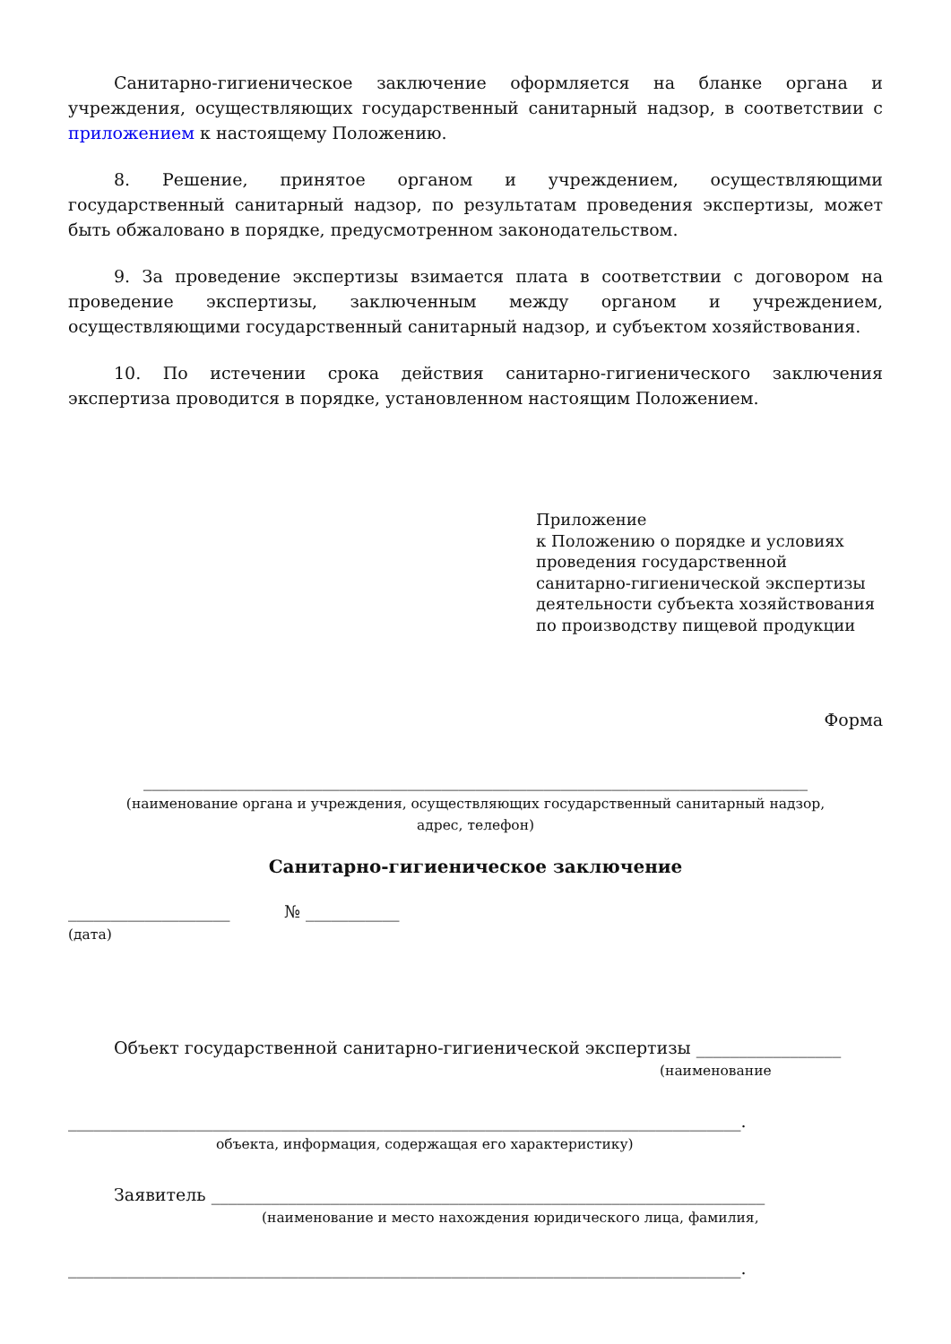Санитарно-гигиеническое заключение оформляется на бланке органа и учреждения, осуществляющих государственный санитарный надзор, в соответствии с приложением к настоящему Положению.
8. Решение, принятое органом и учреждением, осуществляющими государственный санитарный надзор, по результатам проведения экспертизы, может быть обжаловано в порядке, предусмотренном законодательством.
9. За проведение экспертизы взимается плата в соответствии с договором на проведение экспертизы, заключенным между органом и учреждением, осуществляющими государственный санитарный надзор, и субъектом хозяйствования.
10. По истечении срока действия санитарно-гигиенического заключения экспертиза проводится в порядке, установленном настоящим Положением.
Приложение
к Положению о порядке и условиях
проведения государственной
санитарно-гигиенической экспертизы
деятельности субъекта хозяйствования
по производству пищевой продукции
Форма
______________________________________________________________________________
(наименование органа и учреждения, осуществляющих государственный санитарный надзор,
адрес, телефон)
Санитарно-гигиеническое заключение
___________________ № ___________
(дата)
Объект государственной санитарно-гигиенической экспертизы _________________
(наименование
_______________________________________________________________________________.
объекта, информация, содержащая его характеристику)
Заявитель _________________________________________________________________
(наименование и место нахождения юридического лица, фамилия,
_______________________________________________________________________________.